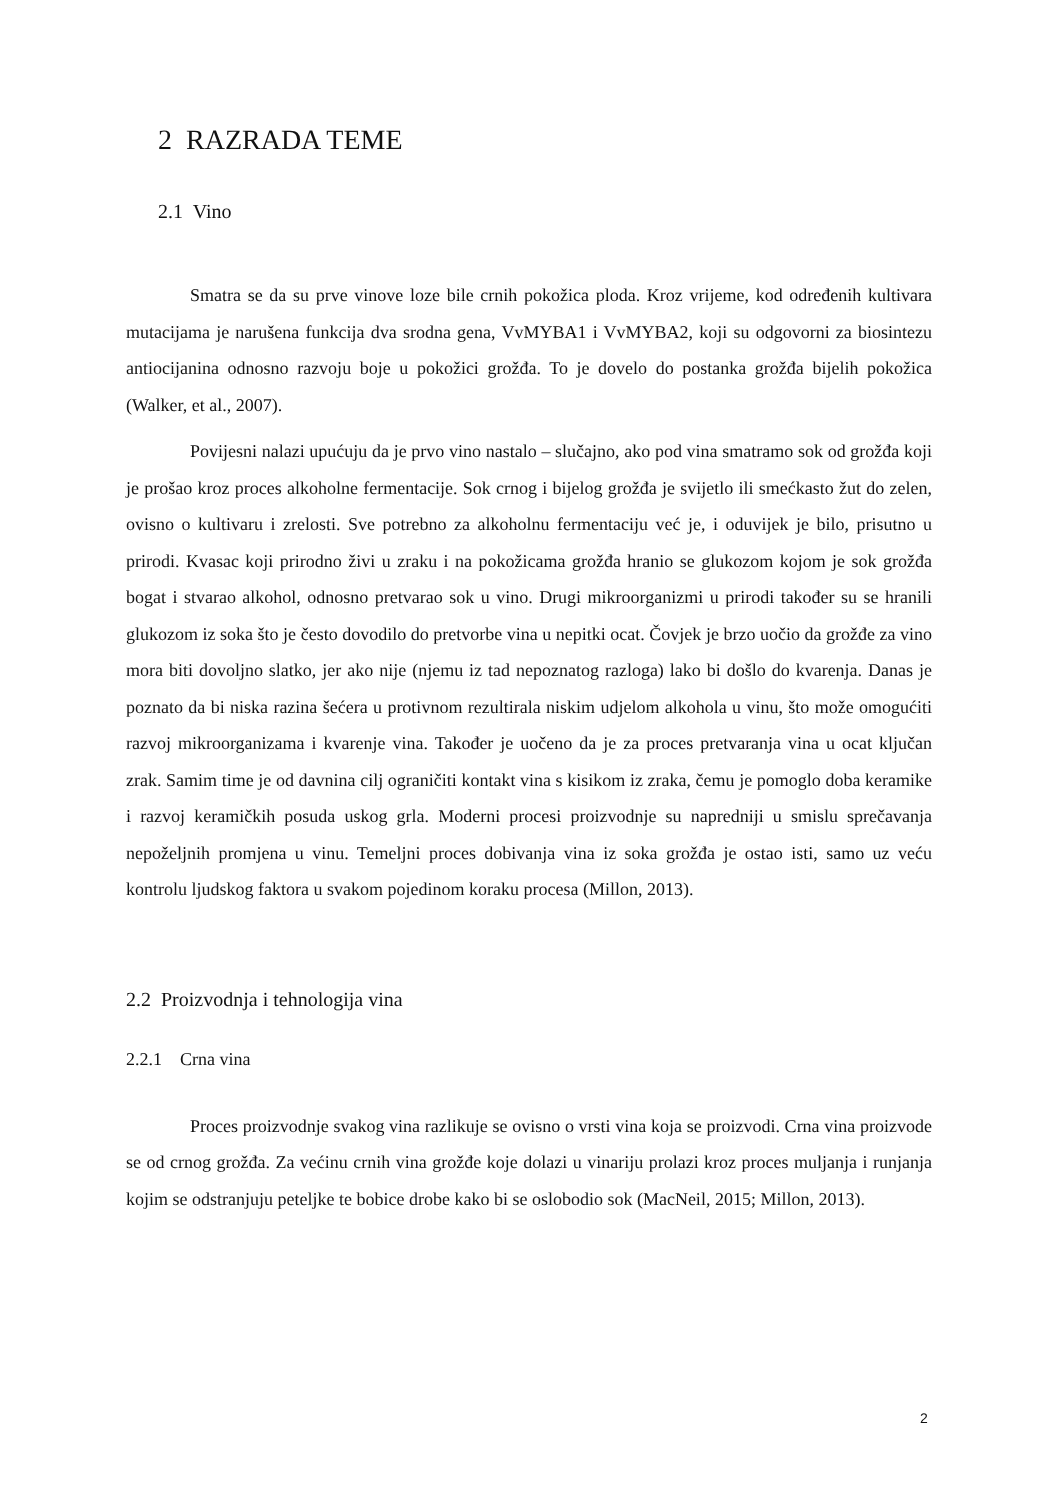2 RAZRADA TEME
2.1 Vino
Smatra se da su prve vinove loze bile crnih pokožica ploda. Kroz vrijeme, kod određenih kultivara mutacijama je narušena funkcija dva srodna gena, VvMYBA1 i VvMYBA2, koji su odgovorni za biosintezu antiocijanina odnosno razvoju boje u pokožici grožđa. To je dovelo do postanka grožđa bijelih pokožica (Walker, et al., 2007).
Povijesni nalazi upućuju da je prvo vino nastalo – slučajno, ako pod vina smatramo sok od grožđa koji je prošao kroz proces alkoholne fermentacije. Sok crnog i bijelog grožđa je svijetlo ili smećkasto žut do zelen, ovisno o kultivaru i zrelosti. Sve potrebno za alkoholnu fermentaciju već je, i oduvijek je bilo, prisutno u prirodi. Kvasac koji prirodno živi u zraku i na pokožicama grožđa hranio se glukozom kojom je sok grožđa bogat i stvarao alkohol, odnosno pretvarao sok u vino. Drugi mikroorganizmi u prirodi također su se hranili glukozom iz soka što je često dovodilo do pretvorbe vina u nepitki ocat. Čovjek je brzo uočio da grožđe za vino mora biti dovoljno slatko, jer ako nije (njemu iz tad nepoznatog razloga) lako bi došlo do kvarenja. Danas je poznato da bi niska razina šećera u protivnom rezultirala niskim udjelom alkohola u vinu, što može omogućiti razvoj mikroorganizama i kvarenje vina. Također je uočeno da je za proces pretvaranja vina u ocat ključan zrak. Samim time je od davnina cilj ograničiti kontakt vina s kisikom iz zraka, čemu je pomoglo doba keramike i razvoj keramičkih posuda uskog grla. Moderni procesi proizvodnje su napredniji u smislu sprečavanja nepoželjnih promjena u vinu. Temeljni proces dobivanja vina iz soka grožđa je ostao isti, samo uz veću kontrolu ljudskog faktora u svakom pojedinom koraku procesa (Millon, 2013).
2.2 Proizvodnja i tehnologija vina
2.2.1 Crna vina
Proces proizvodnje svakog vina razlikuje se ovisno o vrsti vina koja se proizvodi. Crna vina proizvode se od crnog grožđa. Za većinu crnih vina grožđe koje dolazi u vinariju prolazi kroz proces muljanja i runjanja kojim se odstranjuju peteljke te bobice drobe kako bi se oslobodio sok (MacNeil, 2015; Millon, 2013).
2